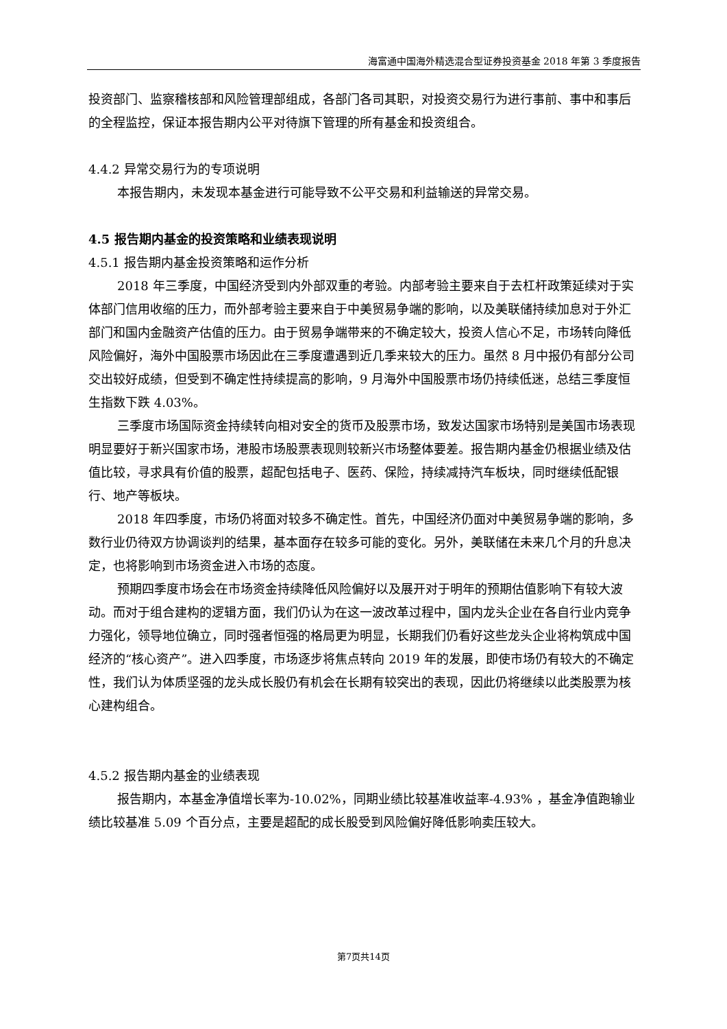海富通中国海外精选混合型证券投资基金 2018 年第 3 季度报告
投资部门、监察稽核部和风险管理部组成，各部门各司其职，对投资交易行为进行事前、事中和事后的全程监控，保证本报告期内公平对待旗下管理的所有基金和投资组合。
4.4.2 异常交易行为的专项说明
本报告期内，未发现本基金进行可能导致不公平交易和利益输送的异常交易。
4.5 报告期内基金的投资策略和业绩表现说明
4.5.1 报告期内基金投资策略和运作分析
2018 年三季度，中国经济受到内外部双重的考验。内部考验主要来自于去杠杆政策延续对于实体部门信用收缩的压力，而外部考验主要来自于中美贸易争端的影响，以及美联储持续加息对于外汇部门和国内金融资产估值的压力。由于贸易争端带来的不确定较大，投资人信心不足，市场转向降低风险偏好，海外中国股票市场因此在三季度遭遇到近几季来较大的压力。虽然 8 月中报仍有部分公司交出较好成绩，但受到不确定性持续提高的影响，9 月海外中国股票市场仍持续低迷，总结三季度恒生指数下跌 4.03%。
三季度市场国际资金持续转向相对安全的货币及股票市场，致发达国家市场特别是美国市场表现明显要好于新兴国家市场，港股市场股票表现则较新兴市场整体要差。报告期内基金仍根据业绩及估值比较，寻求具有价值的股票，超配包括电子、医药、保险，持续减持汽车板块，同时继续低配银行、地产等板块。
2018 年四季度，市场仍将面对较多不确定性。首先，中国经济仍面对中美贸易争端的影响，多数行业仍待双方协调谈判的结果，基本面存在较多可能的变化。另外，美联储在未来几个月的升息决定，也将影响到市场资金进入市场的态度。
预期四季度市场会在市场资金持续降低风险偏好以及展开对于明年的预期估值影响下有较大波动。而对于组合建构的逻辑方面，我们仍认为在这一波改革过程中，国内龙头企业在各自行业内竞争力强化，领导地位确立，同时强者恒强的格局更为明显，长期我们仍看好这些龙头企业将构筑成中国经济的“核心资产”。进入四季度，市场逐步将焦点转向 2019 年的发展，即使市场仍有较大的不确定性，我们认为体质坚强的龙头成长股仍有机会在长期有较突出的表现，因此仍将继续以此类股票为核心建构组合。
4.5.2 报告期内基金的业绩表现
报告期内，本基金净值增长率为-10.02%，同期业绩比较基准收益率-4.93% ，基金净值跑输业绩比较基准 5.09 个百分点，主要是超配的成长股受到风险偏好降低影响卖压较大。
第7页共14页